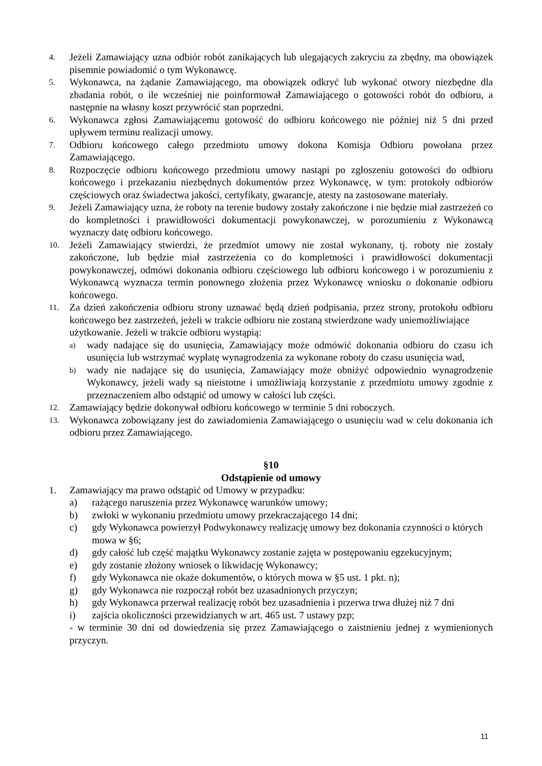4.
Jeżeli Zamawiający uzna odbiór robót zanikających lub ulegających zakryciu za zbędny, ma obowiązek pisemnie powiadomić o tym Wykonawcę.
5.
Wykonawca, na żądanie Zamawiającego, ma obowiązek odkryć lub wykonać otwory niezbędne dla zbadania robót, o ile wcześniej nie poinformował Zamawiającego o gotowości robót do odbioru, a następnie na własny koszt przywrócić stan poprzedni.
6.
Wykonawca zgłosi Zamawiającemu gotowość do odbioru końcowego nie później niż 5 dni przed upływem terminu realizacji umowy.
7.
Odbioru końcowego całego przedmiotu umowy dokona Komisja Odbioru powołana przez Zamawiającego.
8.
Rozpoczęcie odbioru końcowego przedmiotu umowy nastąpi po zgłoszeniu gotowości do odbioru końcowego i przekazaniu niezbędnych dokumentów przez Wykonawcę, w tym: protokoły odbiorów częściowych oraz świadectwa jakości, certyfikaty, gwarancje, atesty na zastosowane materiały.
9.
Jeżeli Zamawiający uzna, że roboty na terenie budowy zostały zakończone i nie będzie miał zastrzeżeń co do kompletności i prawidłowości dokumentacji powykonawczej, w porozumieniu z Wykonawcą wyznaczy datę odbioru końcowego.
10.
Jeżeli Zamawiający stwierdzi, że przedmiot umowy nie został wykonany, tj. roboty nie zostały zakończone, lub będzie miał zastrzeżenia co do kompletności i prawidłowości dokumentacji powykonawczej, odmówi dokonania odbioru częściowego lub odbioru końcowego i w porozumieniu z Wykonawcą wyznacza termin ponownego złożenia przez Wykonawcę wniosku o dokonanie odbioru końcowego.
11.
Za dzień zakończenia odbioru strony uznawać będą dzień podpisania, przez strony, protokołu odbioru końcowego bez zastrzeżeń, jeżeli w trakcie odbioru nie zostaną stwierdzone wady uniemożliwiające
użytkowanie. Jeżeli w trakcie odbioru wystąpią:
a)
wady nadające się do usunięcia, Zamawiający może odmówić dokonania odbioru do czasu ich usunięcia lub wstrzymać wypłatę wynagrodzenia za wykonane roboty do czasu usunięcia wad,
b)
wady nie nadające się do usunięcia, Zamawiający może obniżyć odpowiednio wynagrodzenie Wykonawcy, jeżeli wady są nieistotne i umożliwiają korzystanie z przedmiotu umowy zgodnie z przeznaczeniem albo odstąpić od umowy w całości lub części.
12.
Zamawiający będzie dokonywał odbioru końcowego w terminie 5 dni roboczych.
13.
Wykonawca zobowiązany jest do zawiadomienia Zamawiającego o usunięciu wad w celu dokonania ich odbioru przez Zamawiającego.
§10
Odstąpienie od umowy
1. Zamawiający ma prawo odstąpić od Umowy w przypadku:
a) rażącego naruszenia przez Wykonawcę warunków umowy;
b) zwłoki w wykonaniu przedmiotu umowy przekraczającego 14 dni;
c) gdy Wykonawca powierzył Podwykonawcy realizację umowy bez dokonania czynności o których mowa w §6;
d) gdy całość lub część majątku Wykonawcy zostanie zajęta w postępowaniu egzekucyjnym;
e) gdy zostanie złożony wniosek o likwidację Wykonawcy;
f) gdy Wykonawca nie okaże dokumentów, o których mowa w §5 ust. 1 pkt. n);
g) gdy Wykonawca nie rozpoczął robót bez uzasadnionych przyczyn;
h) gdy Wykonawca przerwał realizację robót bez uzasadnienia i przerwa trwa dłużej niż 7 dni
i) zajścia okoliczności przewidzianych w art. 465 ust. 7 ustawy pzp;
- w terminie 30 dni od dowiedzenia się przez Zamawiającego o zaistnieniu jednej z wymienionych przyczyn.
11